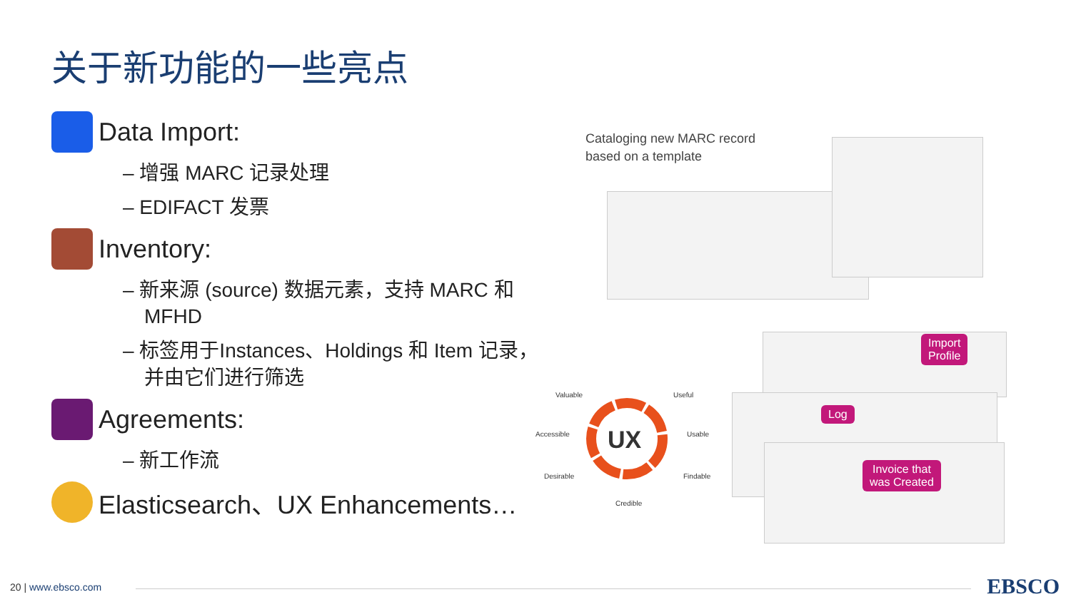关于新功能的一些亮点
Data Import:
– 增强 MARC 记录处理
– EDIFACT 发票
Inventory:
– 新来源 (source) 数据元素，支持 MARC 和 MFHD
– 标签用于Instances、Holdings 和 Item 记录，并由它们进行筛选
Agreements:
– 新工作流
Elasticsearch、UX Enhancements…
Cataloging new MARC record
based on a template
Import
Profile
Log
Invoice that
was Created
UX
Valuable Useful
Accessible Usable
Desirable Findable
Credible
20 | www.ebsco.com EBSCO